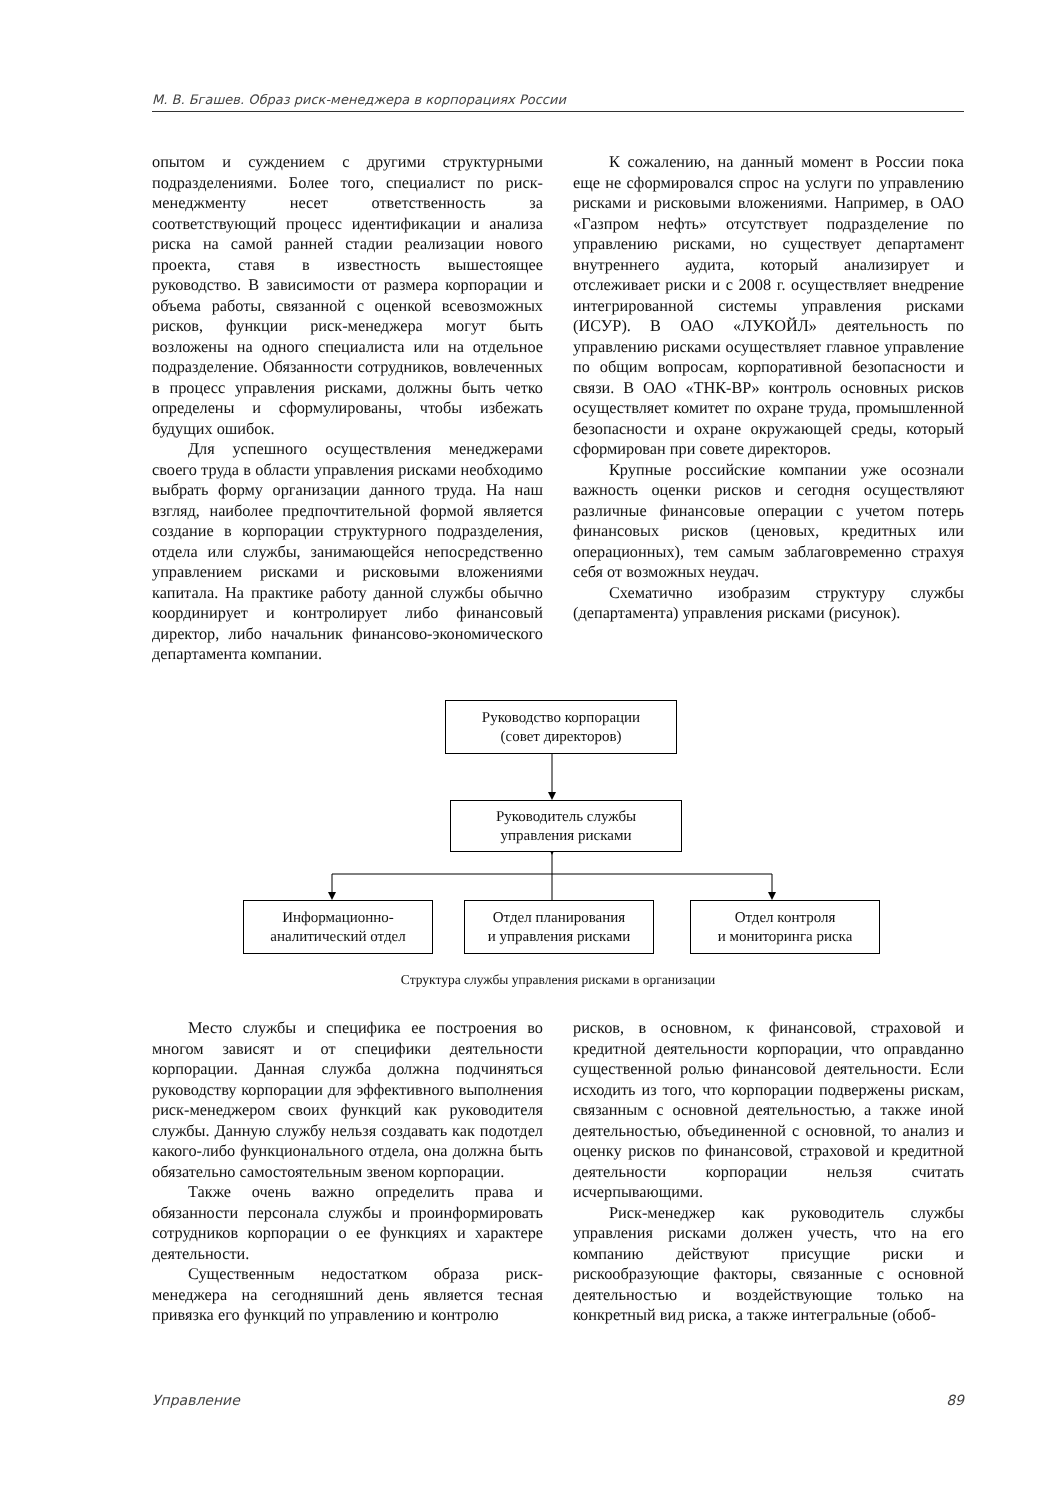М. В. Бгашев. Образ риск-менеджера в корпорациях России
опытом и суждением с другими структурными подразделениями. Более того, специалист по риск-менеджменту несет ответственность за соответствующий процесс идентификации и анализа риска на самой ранней стадии реализации нового проекта, ставя в известность вышестоящее руководство. В зависимости от размера корпорации и объема работы, связанной с оценкой всевозможных рисков, функции риск-менеджера могут быть возложены на одного специалиста или на отдельное подразделение. Обязанности сотрудников, вовлеченных в процесс управления рисками, должны быть четко определены и сформулированы, чтобы избежать будущих ошибок.
Для успешного осуществления менеджерами своего труда в области управления рисками необходимо выбрать форму организации данного труда. На наш взгляд, наиболее предпочтительной формой является создание в корпорации структурного подразделения, отдела или службы, занимающейся непосредственно управлением рисками и рисковыми вложениями капитала. На практике работу данной службы обычно координирует и контролирует либо финансовый директор, либо начальник финансово-экономического департамента компании.
К сожалению, на данный момент в России пока еще не сформировался спрос на услуги по управлению рисками и рисковыми вложениями. Например, в ОАО «Газпром нефть» отсутствует подразделение по управлению рисками, но существует департамент внутреннего аудита, который анализирует и отслеживает риски и с 2008 г. осуществляет внедрение интегрированной системы управления рисками (ИСУР). В ОАО «ЛУКОЙЛ» деятельность по управлению рисками осуществляет главное управление по общим вопросам, корпоративной безопасности и связи. В ОАО «ТНК-BP» контроль основных рисков осуществляет комитет по охране труда, промышленной безопасности и охране окружающей среды, который сформирован при совете директоров.
Крупные российские компании уже осознали важность оценки рисков и сегодня осуществляют различные финансовые операции с учетом потерь финансовых рисков (ценовых, кредитных или операционных), тем самым заблаговременно страхуя себя от возможных неудач.
Схематично изобразим структуру службы (департамента) управления рисками (рисунок).
Руководство корпорации
(совет директоров)
Руководитель службы
управления рисками
Информационно-
аналитический отдел
Отдел планирования
и управления рисками
Отдел контроля
и мониторинга риска
Структура службы управления рисками в организации
Место службы и специфика ее построения во многом зависят и от специфики деятельности корпорации. Данная служба должна подчиняться руководству корпорации для эффективного выполнения риск-менеджером своих функций как руководителя службы. Данную службу нельзя создавать как подотдел какого-либо функционального отдела, она должна быть обязательно самостоятельным звеном корпорации.
Также очень важно определить права и обязанности персонала службы и проинформировать сотрудников корпорации о ее функциях и характере деятельности.
Существенным недостатком образа риск-менеджера на сегодняшний день является тесная привязка его функций по управлению и контролю
рисков, в основном, к финансовой, страховой и кредитной деятельности корпорации, что оправданно существенной ролью финансовой деятельности. Если исходить из того, что корпорации подвержены рискам, связанным с основной деятельностью, а также иной деятельностью, объединенной с основной, то анализ и оценку рисков по финансовой, страховой и кредитной деятельности корпорации нельзя считать исчерпывающими.
Риск-менеджер как руководитель службы управления рисками должен учесть, что на его компанию действуют присущие риски и рискообразующие факторы, связанные с основной деятельностью и воздействующие только на конкретный вид риска, а также интегральные (обоб-
Управление 89